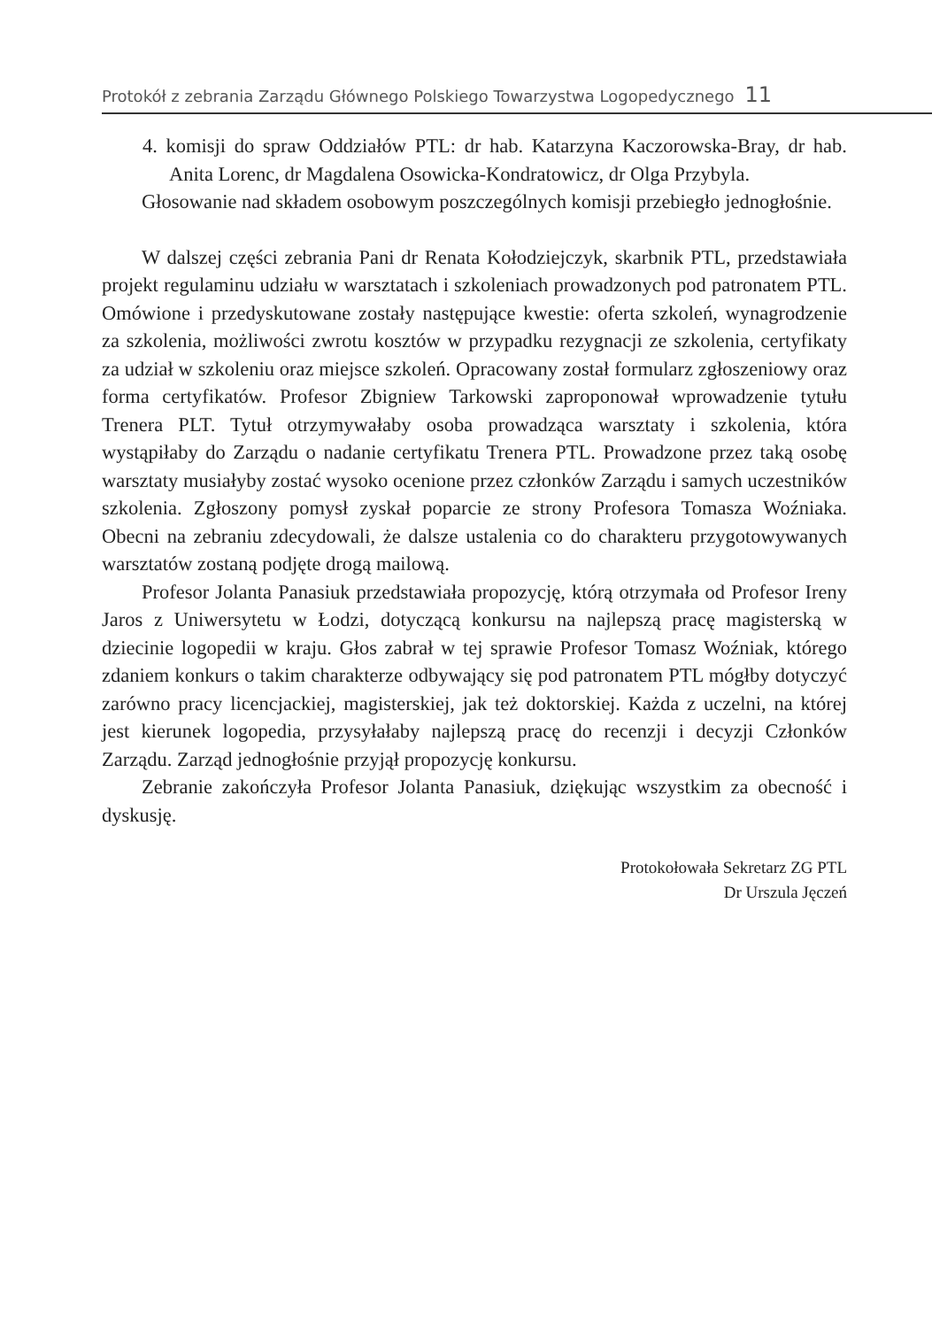Protokół z zebrania Zarządu Głównego Polskiego Towarzystwa Logopedycznego 11
4. komisji do spraw Oddziałów PTL: dr hab. Katarzyna Kaczorowska-Bray, dr hab. Anita Lorenc, dr Magdalena Osowicka-Kondratowicz, dr Olga Przybyla.
Głosowanie nad składem osobowym poszczególnych komisji przebiegło jednogłośnie.
W dalszej części zebrania Pani dr Renata Kołodziejczyk, skarbnik PTL, przedstawiała projekt regulaminu udziału w warsztatach i szkoleniach prowadzonych pod patronatem PTL. Omówione i przedyskutowane zostały następujące kwestie: oferta szkoleń, wynagrodzenie za szkolenia, możliwości zwrotu kosztów w przypadku rezygnacji ze szkolenia, certyfikaty za udział w szkoleniu oraz miejsce szkoleń. Opracowany został formularz zgłoszeniowy oraz forma certyfikatów. Profesor Zbigniew Tarkowski zaproponował wprowadzenie tytułu Trenera PLT. Tytuł otrzymywałaby osoba prowadząca warsztaty i szkolenia, która wystąpiłaby do Zarządu o nadanie certyfikatu Trenera PTL. Prowadzone przez taką osobę warsztaty musiałyby zostać wysoko ocenione przez członków Zarządu i samych uczestników szkolenia. Zgłoszony pomysł zyskał poparcie ze strony Profesora Tomasza Woźniaka. Obecni na zebraniu zdecydowali, że dalsze ustalenia co do charakteru przygotowywanych warsztatów zostaną podjęte drogą mailową.
Profesor Jolanta Panasiuk przedstawiała propozycję, którą otrzymała od Profesor Ireny Jaros z Uniwersytetu w Łodzi, dotyczącą konkursu na najlepszą pracę magisterską w dziecinie logopedii w kraju. Głos zabrał w tej sprawie Profesor Tomasz Woźniak, którego zdaniem konkurs o takim charakterze odbywający się pod patronatem PTL mógłby dotyczyć zarówno pracy licencjackiej, magisterskiej, jak też doktorskiej. Każda z uczelni, na której jest kierunek logopedia, przysyłałaby najlepszą pracę do recenzji i decyzji Członków Zarządu. Zarząd jednogłośnie przyjął propozycję konkursu.
Zebranie zakończyła Profesor Jolanta Panasiuk, dziękując wszystkim za obecność i dyskusję.
Protokołowała Sekretarz ZG PTL
Dr Urszula Jęczeń